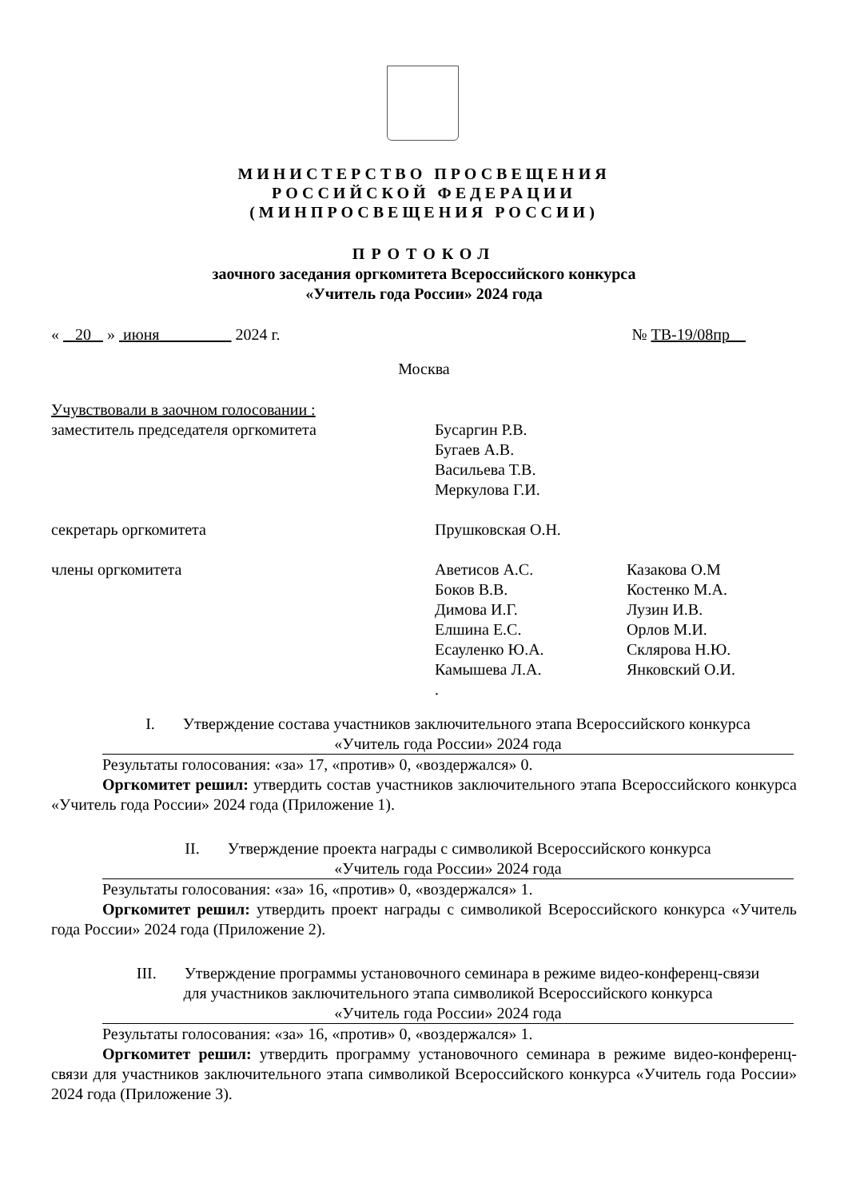МИНИСТЕРСТВО ПРОСВЕЩЕНИЯ
РОССИЙСКОЙ ФЕДЕРАЦИИ
(МИНПРОСВЕЩЕНИЯ РОССИИ)
ПРОТОКОЛ
заочного заседания оргкомитета Всероссийского конкурса
«Учитель года России» 2024 года
« 20 » июня 2024 г. № ТВ-19/08пр
Москва
| Учувствовали в заочном голосовании : | | |
| заместитель председателя оргкомитета | Бусаргин Р.В. Бугаев А.В. Васильева Т.В. Меркулова Г.И. | |
| секретарь оргкомитета | Прушковская О.Н. | |
| члены оргкомитета | Аветисов А.С. Боков В.В. Димова И.Г. Елшина Е.С. Есауленко Ю.А. Камышева Л.А. . | Казакова О.М Костенко М.А. Лузин И.В. Орлов М.И. Склярова Н.Ю. Янковский О.И. |
I. Утверждение состава участников заключительного этапа Всероссийского конкурса
«Учитель года России» 2024 года
Результаты голосования: «за» 17, «против» 0, «воздержался» 0.
Оргкомитет решил: утвердить состав участников заключительного этапа Всероссийского конкурса «Учитель года России» 2024 года (Приложение 1).
II. Утверждение проекта награды с символикой Всероссийского конкурса
«Учитель года России» 2024 года
Результаты голосования: «за» 16, «против» 0, «воздержался» 1.
Оргкомитет решил: утвердить проект награды с символикой Всероссийского конкурса «Учитель года России» 2024 года (Приложение 2).
III. Утверждение программы установочного семинара в режиме видео-конференц-связи
для участников заключительного этапа символикой Всероссийского конкурса
«Учитель года России» 2024 года
Результаты голосования: «за» 16, «против» 0, «воздержался» 1.
Оргкомитет решил: утвердить программу установочного семинара в режиме видео-конференц-связи для участников заключительного этапа символикой Всероссийского конкурса «Учитель года России» 2024 года (Приложение 3).